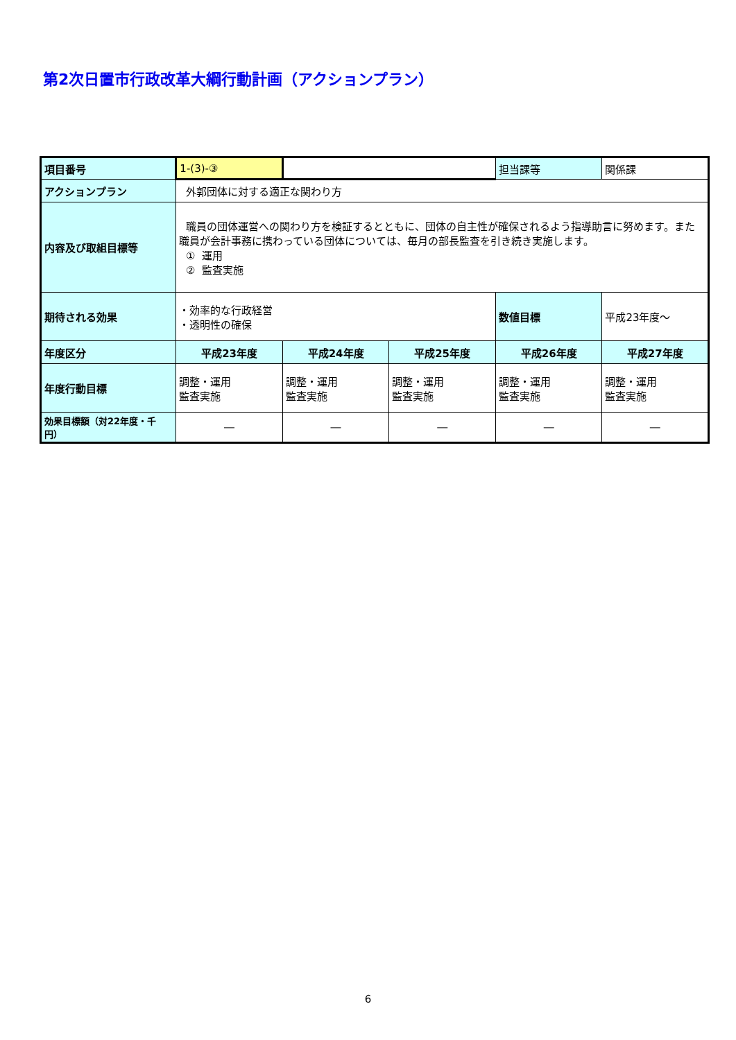第2次日置市行政改革大綱行動計画（アクションプラン）
| 項目番号 | 1-(3)-③ | | | 担当課等 | 関係課 |
| アクションプラン | 外郭団体に対する適正な関わり方 | | | | |
| 内容及び取組目標等 | 職員の団体運営への関わり方を検証するとともに、団体の自主性が確保されるよう指導助言に努めます。また職員が会計事務に携わっている団体については、毎月の部長監査を引き続き実施します。 ① 運用 ② 監査実施 | | | | |
| 期待される効果 | ・効率的な行政経営 ・透明性の確保 | | | 数値目標 | 平成23年度～ |
| 年度区分 | 平成23年度 | 平成24年度 | 平成25年度 | 平成26年度 | 平成27年度 |
| 年度行動目標 | 調整・運用 監査実施 | 調整・運用 監査実施 | 調整・運用 監査実施 | 調整・運用 監査実施 | 調整・運用 監査実施 |
| 効果目標額（対22年度・千円） | ― | ― | ― | ― | ― |
6